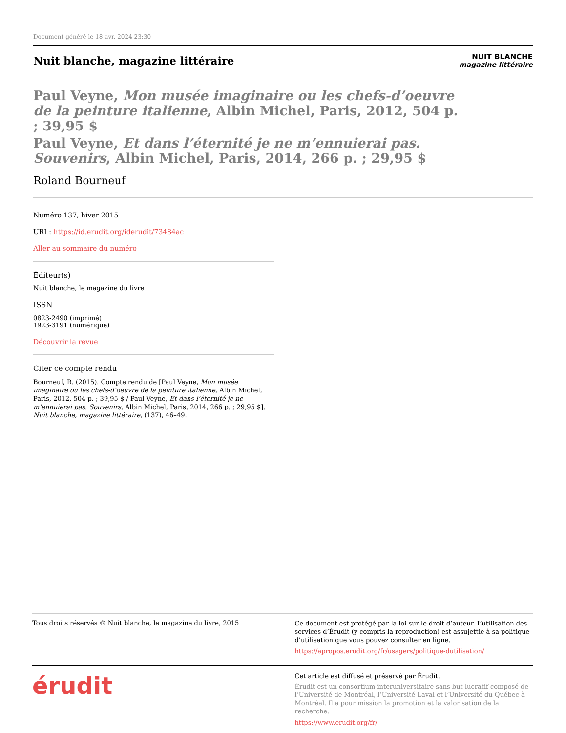Document généré le 18 avr. 2024 23:30
Nuit blanche, magazine littéraire
NUIT BLANCHE
magazine littéraire
Paul Veyne, Mon musée imaginaire ou les chefs-d’oeuvre de la peinture italienne, Albin Michel, Paris, 2012, 504 p. ; 39,95 $
Paul Veyne, Et dans l’éternité je ne m’ennuierai pas. Souvenirs, Albin Michel, Paris, 2014, 266 p. ; 29,95 $
Roland Bourneuf
Numéro 137, hiver 2015
URI : https://id.erudit.org/iderudit/73484ac
Aller au sommaire du numéro
Éditeur(s)
Nuit blanche, le magazine du livre
ISSN
0823-2490 (imprimé)
1923-3191 (numérique)
Découvrir la revue
Citer ce compte rendu
Bourneuf, R. (2015). Compte rendu de [Paul Veyne, Mon musée imaginaire ou les chefs-d’oeuvre de la peinture italienne, Albin Michel, Paris, 2012, 504 p. ; 39,95 $ / Paul Veyne, Et dans l’éternité je ne m’ennuierai pas. Souvenirs, Albin Michel, Paris, 2014, 266 p. ; 29,95 $]. Nuit blanche, magazine littéraire, (137), 46–49.
Tous droits réservés © Nuit blanche, le magazine du livre, 2015
Ce document est protégé par la loi sur le droit d’auteur. L’utilisation des services d’Érudit (y compris la reproduction) est assujettie à sa politique d’utilisation que vous pouvez consulter en ligne.
https://apropos.erudit.org/fr/usagers/politique-dutilisation/
érudit
Cet article est diffusé et préservé par Érudit.
Érudit est un consortium interuniversitaire sans but lucratif composé de l’Université de Montréal, l’Université Laval et l’Université du Québec à Montréal. Il a pour mission la promotion et la valorisation de la recherche.
https://www.erudit.org/fr/